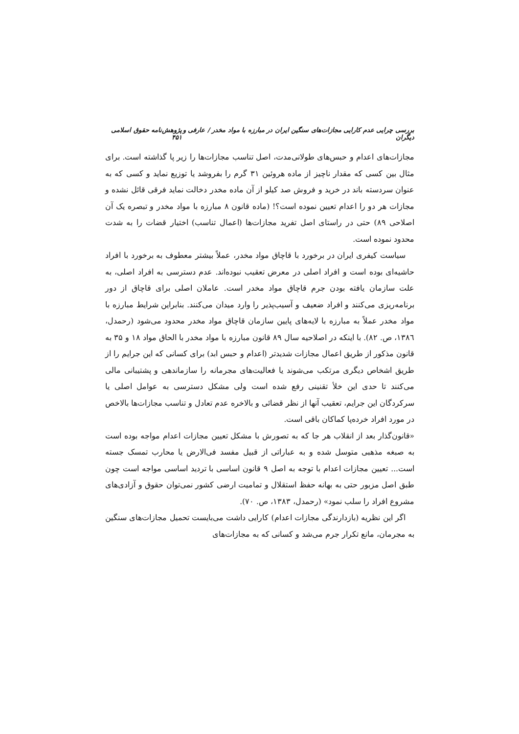بررسی چرایی عدم کارایی مجازات‌های سنگین ایران در مبارزه با مواد مخدر / عارفی و دیگران پژوهش‌نامه حقوق اسلامی ۴۵۱
مجازات‌های اعدام و حبس‌های طولانی‌مدت، اصل تناسب مجازات‌ها را زیر پا گذاشته است. برای مثال بین کسی که مقدار ناچیز از ماده هروئین ۳۱ گرم را بفروشد یا توزیع نماید و کسی که به عنوان سردسته باند در خرید و فروش صد کیلو از آن ماده مخدر دخالت نماید فرقی قائل نشده و مجازات هر دو را اعدام تعیین نموده است؟! (ماده قانون ۸ مبارزه با مواد مخدر و تبصره یک آن اصلاحی ۸۹) حتی در راستای اصل تفرید مجازات‌ها (اعمال تناسب) اختیار قضات را به شدت محدود نموده است.
سیاست کیفری ایران در برخورد با قاچاق مواد مخدر، عملاً بیشتر معطوف به برخورد با افراد حاشیه‌ای بوده است و افراد اصلی در معرض تعقیب نبوده‌اند. عدم دسترسی به افراد اصلی، به علت سازمان یافته بودن جرم قاچاق مواد مخدر است. عاملان اصلی برای قاچاق از دور برنامه‌ریزی می‌کنند و افراد ضعیف و آسیب‌پذیر را وارد میدان می‌کنند. بنابراین شرایط مبارزه با مواد مخدر عملاً به مبارزه با لایه‌های پایین سازمان قاچاق مواد مخدر محدود می‌شود (رحمدل، ۱۳۸٦، ص. ۸۲). با اینکه در اصلاحیه سال ۸۹ قانون مبارزه با مواد مخدر با الحاق مواد ۱۸ و ۳۵ به قانون مذکور از طریق اعمال مجازات شدیدتر (اعدام و حبس ابد) برای کسانی که این جرایم را از طریق اشخاص دیگری مرتکب می‌شوند یا فعالیت‌های مجرمانه را سازماندهی و پشتیبانی مالی می‌کنند تا حدی این خلأ تقنینی رفع شده است ولی مشکل دسترسی به عوامل اصلی یا سرکردگان این جرایم، تعقیب آنها از نظر قضائی و بالاخره عدم تعادل و تناسب مجازات‌ها بالاخص در مورد افراد خرده‌پا کماکان باقی است.
«قانون‌گذار بعد از انقلاب هر جا که به تصورش با مشکل تعیین مجازات اعدام مواجه بوده است به صبغه مذهبی متوسل شده و به عباراتی از قبیل مفسد فی‌الارض یا محارب تمسک جسته است... تعیین مجازات اعدام با توجه به اصل ۹ قانون اساسی با تردید اساسی مواجه است چون طبق اصل مزبور حتی به بهانه حفظ استقلال و تمامیت ارضی کشور نمی‌توان حقوق و آزادی‌های مشروع افراد را سلب نمود» (رحمدل، ۱۳۸۳، ص. ۷۰).
اگر این نظریه (بازدارندگی مجازات اعدام) کارایی داشت می‌بایست تحمیل مجازات‌های سنگین به مجرمان، مانع تکرار جرم می‌شد و کسانی که به مجازات‌های